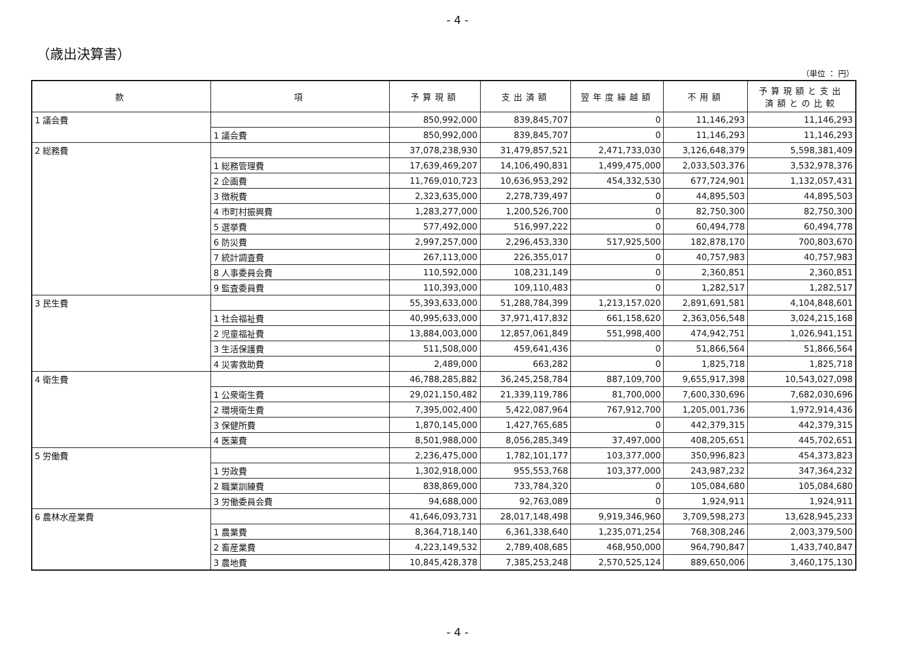- 4 -
（歳出決算書）
（単位 ： 円）
| 款 | 項 | 予算現額 | 支出済額 | 翌年度繰越額 | 不用額 | 予算現額と支出 済額との比較 |
| --- | --- | --- | --- | --- | --- | --- |
| 1 議会費 | | 850,992,000 | 839,845,707 | 0 | 11,146,293 | 11,146,293 |
| | 1 議会費 | 850,992,000 | 839,845,707 | 0 | 11,146,293 | 11,146,293 |
| 2 総務費 | | 37,078,238,930 | 31,479,857,521 | 2,471,733,030 | 3,126,648,379 | 5,598,381,409 |
| | 1 総務管理費 | 17,639,469,207 | 14,106,490,831 | 1,499,475,000 | 2,033,503,376 | 3,532,978,376 |
| | 2 企画費 | 11,769,010,723 | 10,636,953,292 | 454,332,530 | 677,724,901 | 1,132,057,431 |
| | 3 徴税費 | 2,323,635,000 | 2,278,739,497 | 0 | 44,895,503 | 44,895,503 |
| | 4 市町村振興費 | 1,283,277,000 | 1,200,526,700 | 0 | 82,750,300 | 82,750,300 |
| | 5 選挙費 | 577,492,000 | 516,997,222 | 0 | 60,494,778 | 60,494,778 |
| | 6 防災費 | 2,997,257,000 | 2,296,453,330 | 517,925,500 | 182,878,170 | 700,803,670 |
| | 7 統計調査費 | 267,113,000 | 226,355,017 | 0 | 40,757,983 | 40,757,983 |
| | 8 人事委員会費 | 110,592,000 | 108,231,149 | 0 | 2,360,851 | 2,360,851 |
| | 9 監査委員費 | 110,393,000 | 109,110,483 | 0 | 1,282,517 | 1,282,517 |
| 3 民生費 | | 55,393,633,000 | 51,288,784,399 | 1,213,157,020 | 2,891,691,581 | 4,104,848,601 |
| | 1 社会福祉費 | 40,995,633,000 | 37,971,417,832 | 661,158,620 | 2,363,056,548 | 3,024,215,168 |
| | 2 児童福祉費 | 13,884,003,000 | 12,857,061,849 | 551,998,400 | 474,942,751 | 1,026,941,151 |
| | 3 生活保護費 | 511,508,000 | 459,641,436 | 0 | 51,866,564 | 51,866,564 |
| | 4 災害救助費 | 2,489,000 | 663,282 | 0 | 1,825,718 | 1,825,718 |
| 4 衛生費 | | 46,788,285,882 | 36,245,258,784 | 887,109,700 | 9,655,917,398 | 10,543,027,098 |
| | 1 公衆衛生費 | 29,021,150,482 | 21,339,119,786 | 81,700,000 | 7,600,330,696 | 7,682,030,696 |
| | 2 環境衛生費 | 7,395,002,400 | 5,422,087,964 | 767,912,700 | 1,205,001,736 | 1,972,914,436 |
| | 3 保健所費 | 1,870,145,000 | 1,427,765,685 | 0 | 442,379,315 | 442,379,315 |
| | 4 医薬費 | 8,501,988,000 | 8,056,285,349 | 37,497,000 | 408,205,651 | 445,702,651 |
| 5 労働費 | | 2,236,475,000 | 1,782,101,177 | 103,377,000 | 350,996,823 | 454,373,823 |
| | 1 労政費 | 1,302,918,000 | 955,553,768 | 103,377,000 | 243,987,232 | 347,364,232 |
| | 2 職業訓練費 | 838,869,000 | 733,784,320 | 0 | 105,084,680 | 105,084,680 |
| | 3 労働委員会費 | 94,688,000 | 92,763,089 | 0 | 1,924,911 | 1,924,911 |
| 6 農林水産業費 | | 41,646,093,731 | 28,017,148,498 | 9,919,346,960 | 3,709,598,273 | 13,628,945,233 |
| | 1 農業費 | 8,364,718,140 | 6,361,338,640 | 1,235,071,254 | 768,308,246 | 2,003,379,500 |
| | 2 畜産業費 | 4,223,149,532 | 2,789,408,685 | 468,950,000 | 964,790,847 | 1,433,740,847 |
| | 3 農地費 | 10,845,428,378 | 7,385,253,248 | 2,570,525,124 | 889,650,006 | 3,460,175,130 |
- 4 -